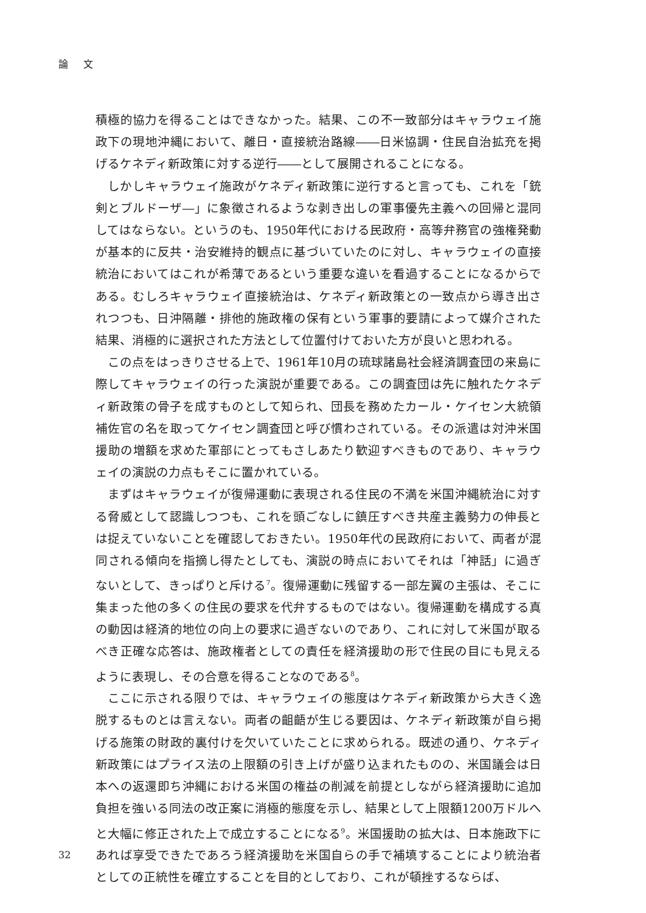論 文
積極的協力を得ることはできなかった。結果、この不一致部分はキャラウェイ施政下の現地沖縄において、離日・直接統治路線――日米協調・住民自治拡充を掲げるケネディ新政策に対する逆行――として展開されることになる。
しかしキャラウェイ施政がケネディ新政策に逆行すると言っても、これを「銃剣とブルドーザ―」に象徴されるような剥き出しの軍事優先主義への回帰と混同してはならない。というのも、1950年代における民政府・高等弁務官の強権発動が基本的に反共・治安維持的観点に基づいていたのに対し、キャラウェイの直接統治においてはこれが希薄であるという重要な違いを看過することになるからである。むしろキャラウェイ直接統治は、ケネディ新政策との一致点から導き出されつつも、日沖隔離・排他的施政権の保有という軍事的要請によって媒介された結果、消極的に選択された方法として位置付けておいた方が良いと思われる。
この点をはっきりさせる上で、1961年10月の琉球諸島社会経済調査団の来島に際してキャラウェイの行った演説が重要である。この調査団は先に触れたケネディ新政策の骨子を成すものとして知られ、団長を務めたカール・ケイセン大統領補佐官の名を取ってケイセン調査団と呼び慣わされている。その派遣は対沖米国援助の増額を求めた軍部にとってもさしあたり歓迎すべきものであり、キャラウェイの演説の力点もそこに置かれている。
まずはキャラウェイが復帰運動に表現される住民の不満を米国沖縄統治に対する脅威として認識しつつも、これを頭ごなしに鎮圧すべき共産主義勢力の伸長とは捉えていないことを確認しておきたい。1950年代の民政府において、両者が混同される傾向を指摘し得たとしても、演説の時点においてそれは「神話」に過ぎないとして、きっぱりと斥ける<sup>7</sup>。復帰運動に残留する一部左翼の主張は、そこに集まった他の多くの住民の要求を代弁するものではない。復帰運動を構成する真の動因は経済的地位の向上の要求に過ぎないのであり、これに対して米国が取るべき正確な応答は、施政権者としての責任を経済援助の形で住民の目にも見えるように表現し、その合意を得ることなのである<sup>8</sup>。
ここに示される限りでは、キャラウェイの態度はケネディ新政策から大きく逸脱するものとは言えない。両者の齟齬が生じる要因は、ケネディ新政策が自ら掲げる施策の財政的裏付けを欠いていたことに求められる。既述の通り、ケネディ新政策にはプライス法の上限額の引き上げが盛り込まれたものの、米国議会は日本への返還即ち沖縄における米国の権益の削減を前提としながら経済援助に追加負担を強いる同法の改正案に消極的態度を示し、結果として上限額1200万ドルへと大幅に修正された上で成立することになる<sup>9</sup>。米国援助の拡大は、日本施政下にあれば享受できたであろう経済援助を米国自らの手で補填することにより統治者としての正統性を確立することを目的としており、これが頓挫するならば、
32